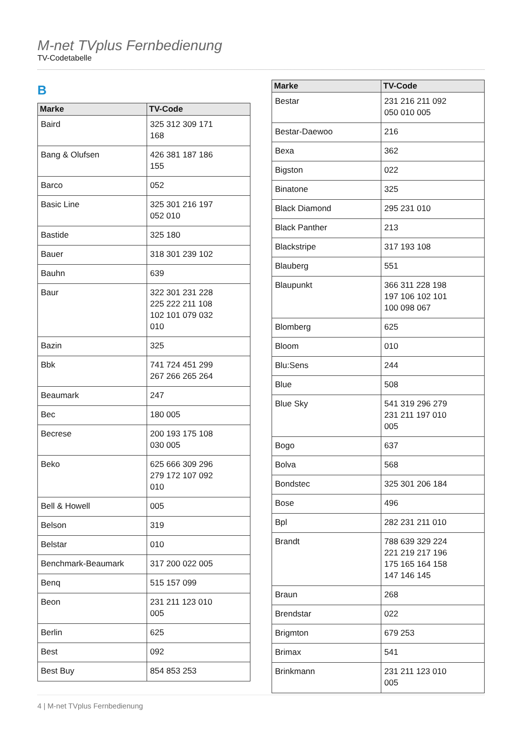M-net TVplus Fernbedienung
TV-Codetabelle
B
| Marke | TV-Code |
| --- | --- |
| Baird | 325 312 309 171 168 |
| Bang & Olufsen | 426 381 187 186 155 |
| Barco | 052 |
| Basic Line | 325 301 216 197 052 010 |
| Bastide | 325 180 |
| Bauer | 318 301 239 102 |
| Bauhn | 639 |
| Baur | 322 301 231 228 225 222 211 108 102 101 079 032 010 |
| Bazin | 325 |
| Bbk | 741 724 451 299 267 266 265 264 |
| Beaumark | 247 |
| Bec | 180 005 |
| Becrese | 200 193 175 108 030 005 |
| Beko | 625 666 309 296 279 172 107 092 010 |
| Bell & Howell | 005 |
| Belson | 319 |
| Belstar | 010 |
| Benchmark-Beaumark | 317 200 022 005 |
| Benq | 515 157 099 |
| Beon | 231 211 123 010 005 |
| Berlin | 625 |
| Best | 092 |
| Best Buy | 854 853 253 |
| Marke | TV-Code |
| --- | --- |
| Bestar | 231 216 211 092 050 010 005 |
| Bestar-Daewoo | 216 |
| Bexa | 362 |
| Bigston | 022 |
| Binatone | 325 |
| Black Diamond | 295 231 010 |
| Black Panther | 213 |
| Blackstripe | 317 193 108 |
| Blauberg | 551 |
| Blaupunkt | 366 311 228 198 197 106 102 101 100 098 067 |
| Blomberg | 625 |
| Bloom | 010 |
| Blu:Sens | 244 |
| Blue | 508 |
| Blue Sky | 541 319 296 279 231 211 197 010 005 |
| Bogo | 637 |
| Bolva | 568 |
| Bondstec | 325 301 206 184 |
| Bose | 496 |
| Bpl | 282 231 211 010 |
| Brandt | 788 639 329 224 221 219 217 196 175 165 164 158 147 146 145 |
| Braun | 268 |
| Brendstar | 022 |
| Brigmton | 679 253 |
| Brimax | 541 |
| Brinkmann | 231 211 123 010 005 |
4 | M-net TVplus Fernbedienung